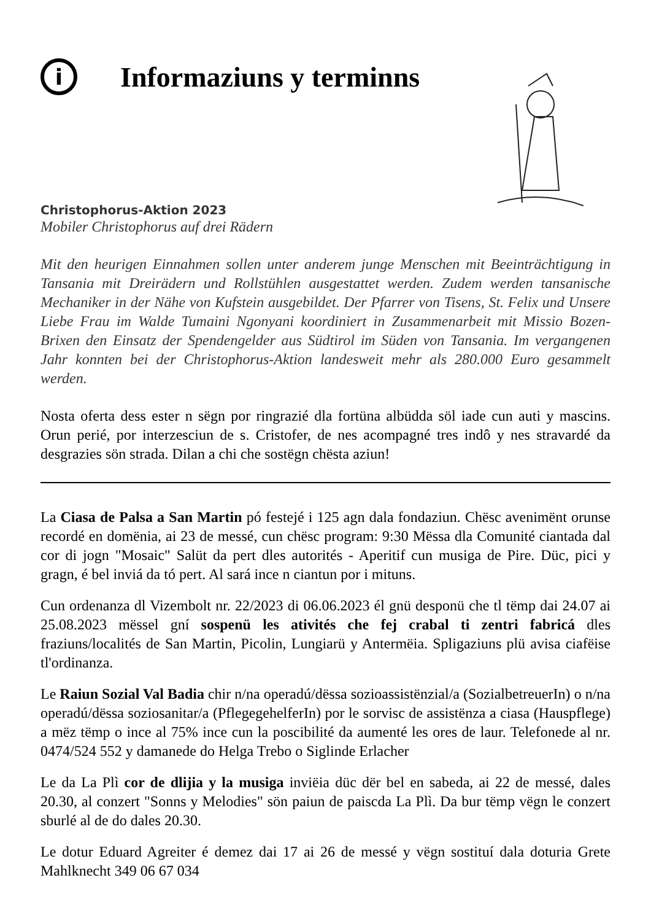i
Informaziuns y terminns
Christophorus-Aktion 2023
Mobiler Christophorus auf drei Rädern
Mit den heurigen Einnahmen sollen unter anderem junge Menschen mit Beeinträchtigung in Tansania mit Dreirädern und Rollstühlen ausgestattet werden. Zudem werden tansanische Mechaniker in der Nähe von Kufstein ausgebildet. Der Pfarrer von Tisens, St. Felix und Unsere Liebe Frau im Walde Tumaini Ngonyani koordiniert in Zusammenarbeit mit Missio Bozen-Brixen den Einsatz der Spendengelder aus Südtirol im Süden von Tansania. Im vergangenen Jahr konnten bei der Christophorus-Aktion landesweit mehr als 280.000 Euro gesammelt werden.
Nosta oferta dess ester n sëgn por ringrazié dla fortüna albüdda söl iade cun auti y mascins. Orun perié, por interzesciun de s. Cristofer, de nes acompagné tres indô y nes stravardé da desgrazies sön strada. Dilan a chi che sostëgn chësta aziun!
La Ciasa de Palsa a San Martin pó festejé i 125 agn dala fondaziun. Chësc avenimënt orunse recordé en domënia, ai 23 de messé, cun chësc program: 9:30 Mëssa dla Comunité ciantada dal cor di jogn "Mosaic" Salüt da pert dles autorités - Aperitif cun musiga de Pire. Düc, pici y gragn, é bel inviá da tó pert. Al sará ince n ciantun por i mituns.
Cun ordenanza dl Vizembolt nr. 22/2023 di 06.06.2023 él gnü desponü che tl tëmp dai 24.07 ai 25.08.2023 mëssel gní sospenü les ativités che fej crabal ti zentri fabricá dles fraziuns/localités de San Martin, Picolin, Lungiarü y Antermëia. Spligaziuns plü avisa ciafëise tl'ordinanza.
Le Raiun Sozial Val Badia chir n/na operadú/dëssa sozioassistënzial/a (SozialbetreuerIn) o n/na operadú/dëssa soziosanitar/a (PflegegehelferIn) por le sorvisc de assistënza a ciasa (Hauspflege) a mëz tëmp o ince al 75% ince cun la poscibilité da aumenté les ores de laur. Telefonede al nr. 0474/524 552 y damanede do Helga Trebo o Siglinde Erlacher
Le da La Plì cor de dlijia y la musiga inviëia düc dër bel en sabeda, ai 22 de messé, dales 20.30, al conzert "Sonns y Melodies" sön paiun de paiscda La Plì. Da bur tëmp vëgn le conzert sburlé al de do dales 20.30.
Le dotur Eduard Agreiter é demez dai 17 ai 26 de messé y vëgn sostituí dala doturia Grete Mahlknecht 349 06 67 034